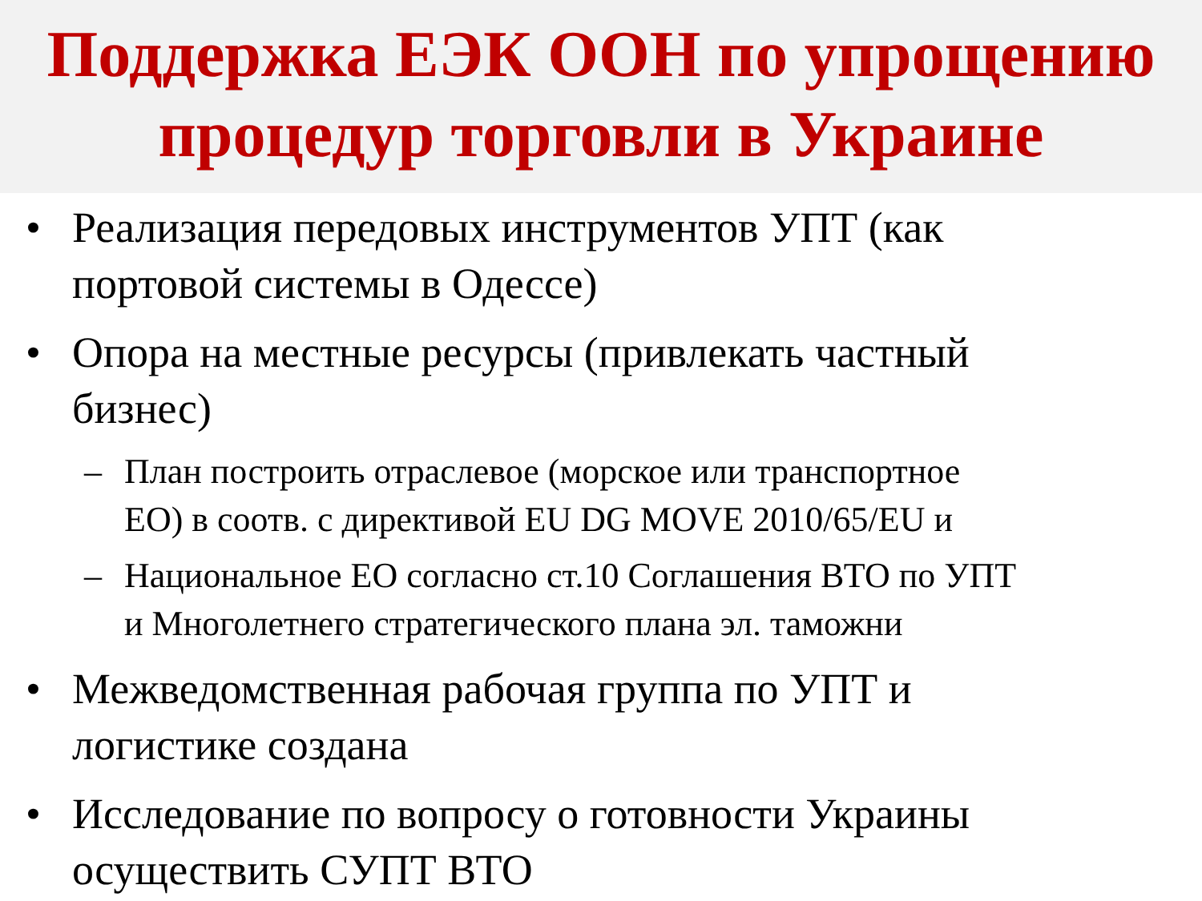Поддержка ЕЭК ООН по упрощению
процедур торговли в Украине
• Реализация передовых инструментов УПТ (как
портовой системы в Одессе)
• Опора на местные ресурсы (привлекать частный
бизнес)
– План построить отраслевое (морское или транспортное
ЕО) в соотв. с директивой EU DG MOVE 2010/65/EU и
– Национальное ЕО согласно ст.10 Соглашения ВТО по УПТ
и Многолетнего стратегического плана эл. таможни
• Межведомственная рабочая группа по УПТ и
логистике создана
• Исследование по вопросу о готовности Украины
осуществить СУПТ ВТО